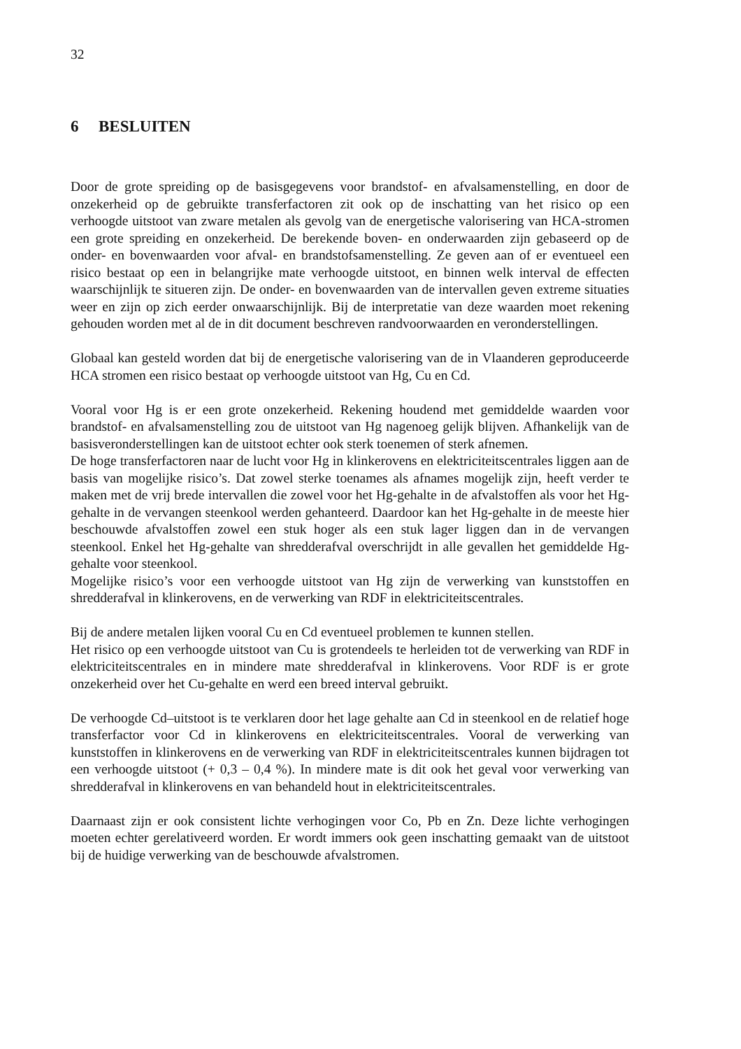32
6 BESLUITEN
Door de grote spreiding op de basisgegevens voor brandstof- en afvalsamenstelling, en door de onzekerheid op de gebruikte transferfactoren zit ook op de inschatting van het risico op een verhoogde uitstoot van zware metalen als gevolg van de energetische valorisering van HCA-stromen een grote spreiding en onzekerheid. De berekende boven- en onderwaarden zijn gebaseerd op de onder- en bovenwaarden voor afval- en brandstofsamenstelling. Ze geven aan of er eventueel een risico bestaat op een in belangrijke mate verhoogde uitstoot, en binnen welk interval de effecten waarschijnlijk te situeren zijn. De onder- en bovenwaarden van de intervallen geven extreme situaties weer en zijn op zich eerder onwaarschijnlijk. Bij de interpretatie van deze waarden moet rekening gehouden worden met al de in dit document beschreven randvoorwaarden en veronderstellingen.
Globaal kan gesteld worden dat bij de energetische valorisering van de in Vlaanderen geproduceerde HCA stromen een risico bestaat op verhoogde uitstoot van Hg, Cu en Cd.
Vooral voor Hg is er een grote onzekerheid. Rekening houdend met gemiddelde waarden voor brandstof- en afvalsamenstelling zou de uitstoot van Hg nagenoeg gelijk blijven. Afhankelijk van de basisveronderstellingen kan de uitstoot echter ook sterk toenemen of sterk afnemen.
De hoge transferfactoren naar de lucht voor Hg in klinkerovens en elektriciteitscentrales liggen aan de basis van mogelijke risico’s. Dat zowel sterke toenames als afnames mogelijk zijn, heeft verder te maken met de vrij brede intervallen die zowel voor het Hg-gehalte in de afvalstoffen als voor het Hg-gehalte in de vervangen steenkool werden gehanteerd. Daardoor kan het Hg-gehalte in de meeste hier beschouwde afvalstoffen zowel een stuk hoger als een stuk lager liggen dan in de vervangen steenkool. Enkel het Hg-gehalte van shredderafval overschrijdt in alle gevallen het gemiddelde Hg-gehalte voor steenkool.
Mogelijke risico’s voor een verhoogde uitstoot van Hg zijn de verwerking van kunststoffen en shredderafval in klinkerovens, en de verwerking van RDF in elektriciteitscentrales.
Bij de andere metalen lijken vooral Cu en Cd eventueel problemen te kunnen stellen.
Het risico op een verhoogde uitstoot van Cu is grotendeels te herleiden tot de verwerking van RDF in elektriciteitscentrales en in mindere mate shredderafval in klinkerovens. Voor RDF is er grote onzekerheid over het Cu-gehalte en werd een breed interval gebruikt.
De verhoogde Cd–uitstoot is te verklaren door het lage gehalte aan Cd in steenkool en de relatief hoge transferfactor voor Cd in klinkerovens en elektriciteitscentrales. Vooral de verwerking van kunststoffen in klinkerovens en de verwerking van RDF in elektriciteitscentrales kunnen bijdragen tot een verhoogde uitstoot (+ 0,3 – 0,4 %). In mindere mate is dit ook het geval voor verwerking van shredderafval in klinkerovens en van behandeld hout in elektriciteitscentrales.
Daarnaast zijn er ook consistent lichte verhogingen voor Co, Pb en Zn. Deze lichte verhogingen moeten echter gerelativeerd worden. Er wordt immers ook geen inschatting gemaakt van de uitstoot bij de huidige verwerking van de beschouwde afvalstromen.